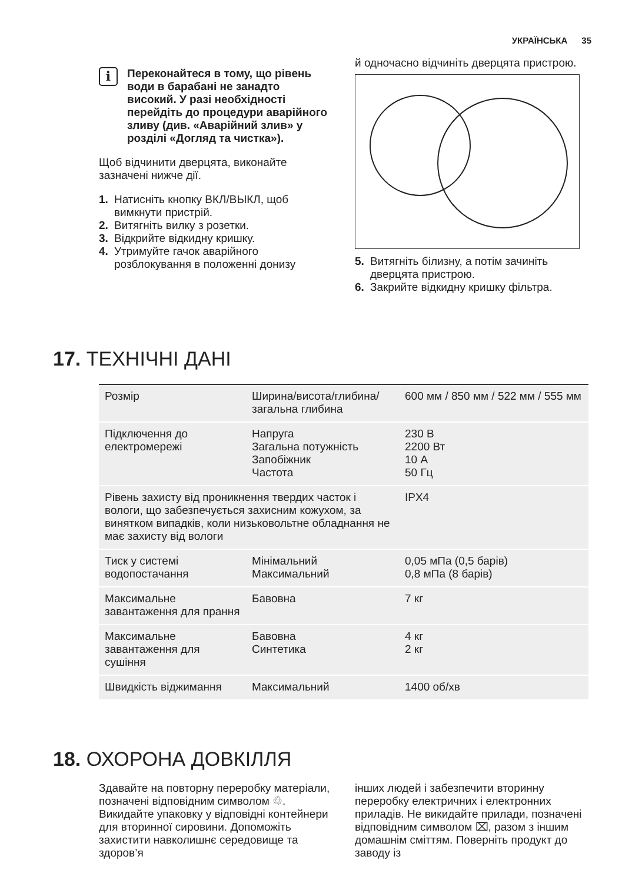УКРАЇНСЬКА 35
i
Переконайтеся в тому, що рівень води в барабані не занадто високий. У разі необхідності перейдіть до процедури аварійного зливу (див. «Аварійний злив» у розділі «Догляд та чистка»).
Щоб відчинити дверцята, виконайте зазначені нижче дії.
1. Натисніть кнопку ВКЛ/ВЫКЛ, щоб вимкнути пристрій.
2. Витягніть вилку з розетки.
3. Відкрийте відкидну кришку.
4. Утримуйте гачок аварійного розблокування в положенні донизу
й одночасно відчиніть дверцята пристрою.
5. Витягніть білизну, а потім зачиніть дверцята пристрою.
6. Закрийте відкидну кришку фільтра.
17. ТЕХНІЧНІ ДАНІ
| Розмір | Ширина/висота/глибина/загальна глибина | 600 мм / 850 мм / 522 мм / 555 мм |
| Підключення до електромережі | Напруга Загальна потужність Запобіжник Частота | 230 В 2200 Вт 10 А 50 Гц |
| Рівень захисту від проникнення твердих часток і вологи, що забезпечується захисним кожухом, за винятком випадків, коли низьковольтне обладнання не має захисту від вологи | | IPX4 |
| Тиск у системі водопостачання | Мінімальний Максимальний | 0,05 мПа (0,5 барів) 0,8 мПа (8 барів) |
| Максимальне завантаження для прання | Бавовна | 7 кг |
| Максимальне завантаження для сушіння | Бавовна Синтетика | 4 кг 2 кг |
| Швидкість віджимання | Максимальний | 1400 об/хв |
18. ОХОРОНА ДОВКІЛЛЯ
Здавайте на повторну переробку матеріали, позначені відповідним символом ♲. Викидайте упаковку у відповідні контейнери для вторинної сировини. Допоможіть захистити навколишнє середовище та здоров’я
інших людей і забезпечити вторинну переробку електричних і електронних приладів. Не викидайте прилади, позначені відповідним символом ⌧, разом з іншим домашнім сміттям. Поверніть продукт до заводу із